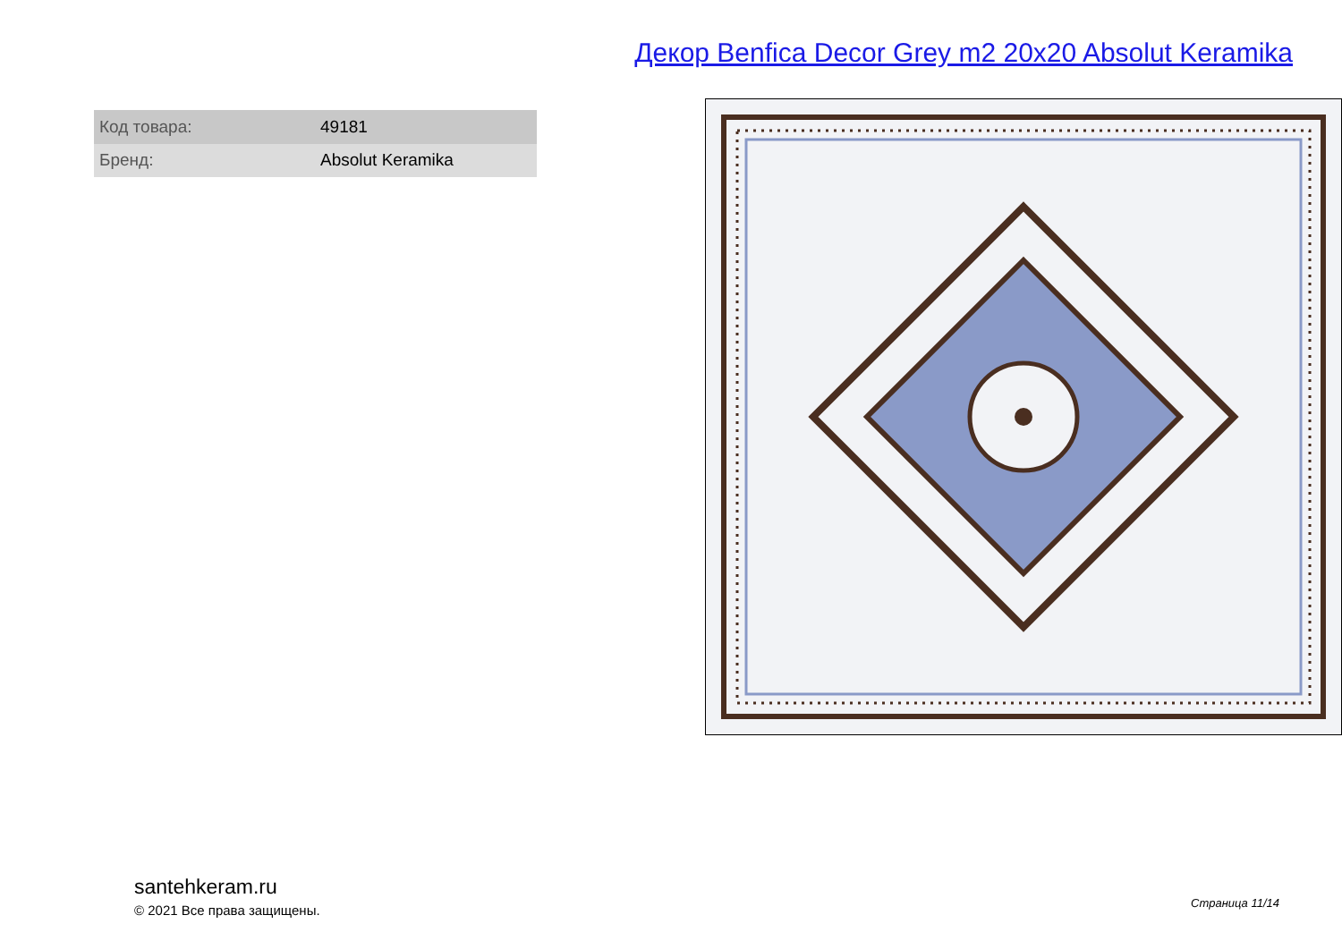Декор Benfica Decor Grey m2 20x20 Absolut Keramika
| Код товара: | 49181 |
| Бренд: | Absolut Keramika |
santehkeram.ru
© 2021 Все права защищены.
Страница 11/14